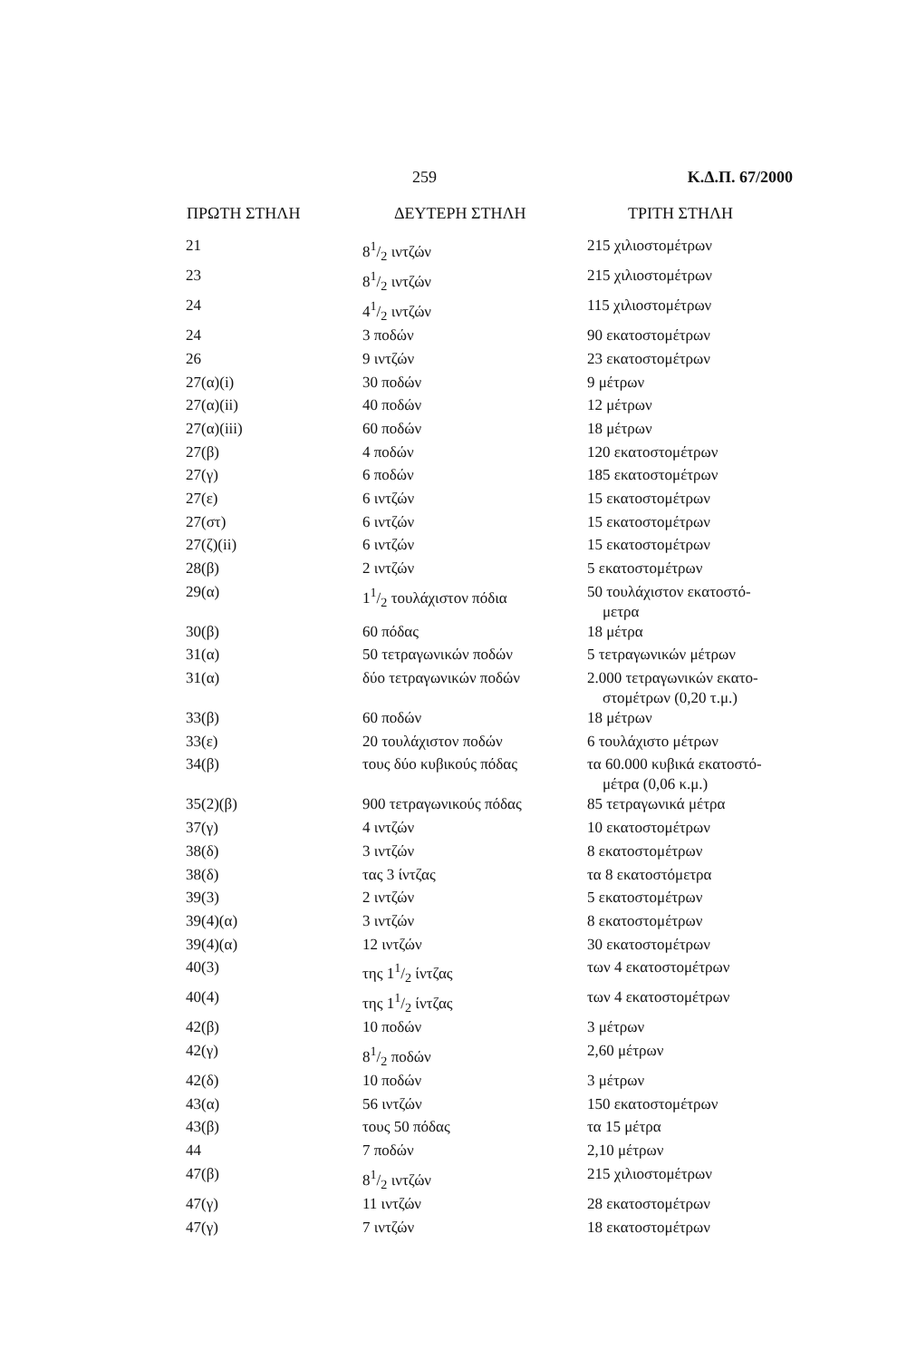259 Κ.Δ.Π. 67/2000
| ΠΡΩΤΗ ΣΤΗΛΗ | ΔΕΥΤΕΡΗ ΣΤΗΛΗ | ΤΡΙΤΗ ΣΤΗΛΗ |
| --- | --- | --- |
| 21 | 81/2 ιντζών | 215 χιλιοστομέτρων |
| 23 | 81/2 ιντζών | 215 χιλιοστομέτρων |
| 24 | 41/2 ιντζών | 115 χιλιοστομέτρων |
| 24 | 3 ποδών | 90 εκατοστομέτρων |
| 26 | 9 ιντζών | 23 εκατοστομέτρων |
| 27(α)(i) | 30 ποδών | 9 μέτρων |
| 27(α)(ii) | 40 ποδών | 12 μέτρων |
| 27(α)(iii) | 60 ποδών | 18 μέτρων |
| 27(β) | 4 ποδών | 120 εκατοστομέτρων |
| 27(γ) | 6 ποδών | 185 εκατοστομέτρων |
| 27(ε) | 6 ιντζών | 15 εκατοστομέτρων |
| 27(στ) | 6 ιντζών | 15 εκατοστομέτρων |
| 27(ζ)(ii) | 6 ιντζών | 15 εκατοστομέτρων |
| 28(β) | 2 ιντζών | 5 εκατοστομέτρων |
| 29(α) | 11/2 τουλάχιστον πόδια | 50 τουλάχιστον εκατοστό- μετρα |
| 30(β) | 60 πόδας | 18 μέτρα |
| 31(α) | 50 τετραγωνικών ποδών | 5 τετραγωνικών μέτρων |
| 31(α) | δύο τετραγωνικών ποδών | 2.000 τετραγωνικών εκατο- στομέτρων (0,20 τ.μ.) |
| 33(β) | 60 ποδών | 18 μέτρων |
| 33(ε) | 20 τουλάχιστον ποδών | 6 τουλάχιστο μέτρων |
| 34(β) | τους δύο κυβικούς πόδας | τα 60.000 κυβικά εκατοστό- μέτρα (0,06 κ.μ.) |
| 35(2)(β) | 900 τετραγωνικούς πόδας | 85 τετραγωνικά μέτρα |
| 37(γ) | 4 ιντζών | 10 εκατοστομέτρων |
| 38(δ) | 3 ιντζών | 8 εκατοστομέτρων |
| 38(δ) | τας 3 ίντζας | τα 8 εκατοστόμετρα |
| 39(3) | 2 ιντζών | 5 εκατοστομέτρων |
| 39(4)(α) | 3 ιντζών | 8 εκατοστομέτρων |
| 39(4)(α) | 12 ιντζών | 30 εκατοστομέτρων |
| 40(3) | της 11/2 ίντζας | των 4 εκατοστομέτρων |
| 40(4) | της 11/2 ίντζας | των 4 εκατοστομέτρων |
| 42(β) | 10 ποδών | 3 μέτρων |
| 42(γ) | 81/2 ποδών | 2,60 μέτρων |
| 42(δ) | 10 ποδών | 3 μέτρων |
| 43(α) | 56 ιντζών | 150 εκατοστομέτρων |
| 43(β) | τους 50 πόδας | τα 15 μέτρα |
| 44 | 7 ποδών | 2,10 μέτρων |
| 47(β) | 81/2 ιντζών | 215 χιλιοστομέτρων |
| 47(γ) | 11 ιντζών | 28 εκατοστομέτρων |
| 47(γ) | 7 ιντζών | 18 εκατοστομέτρων |